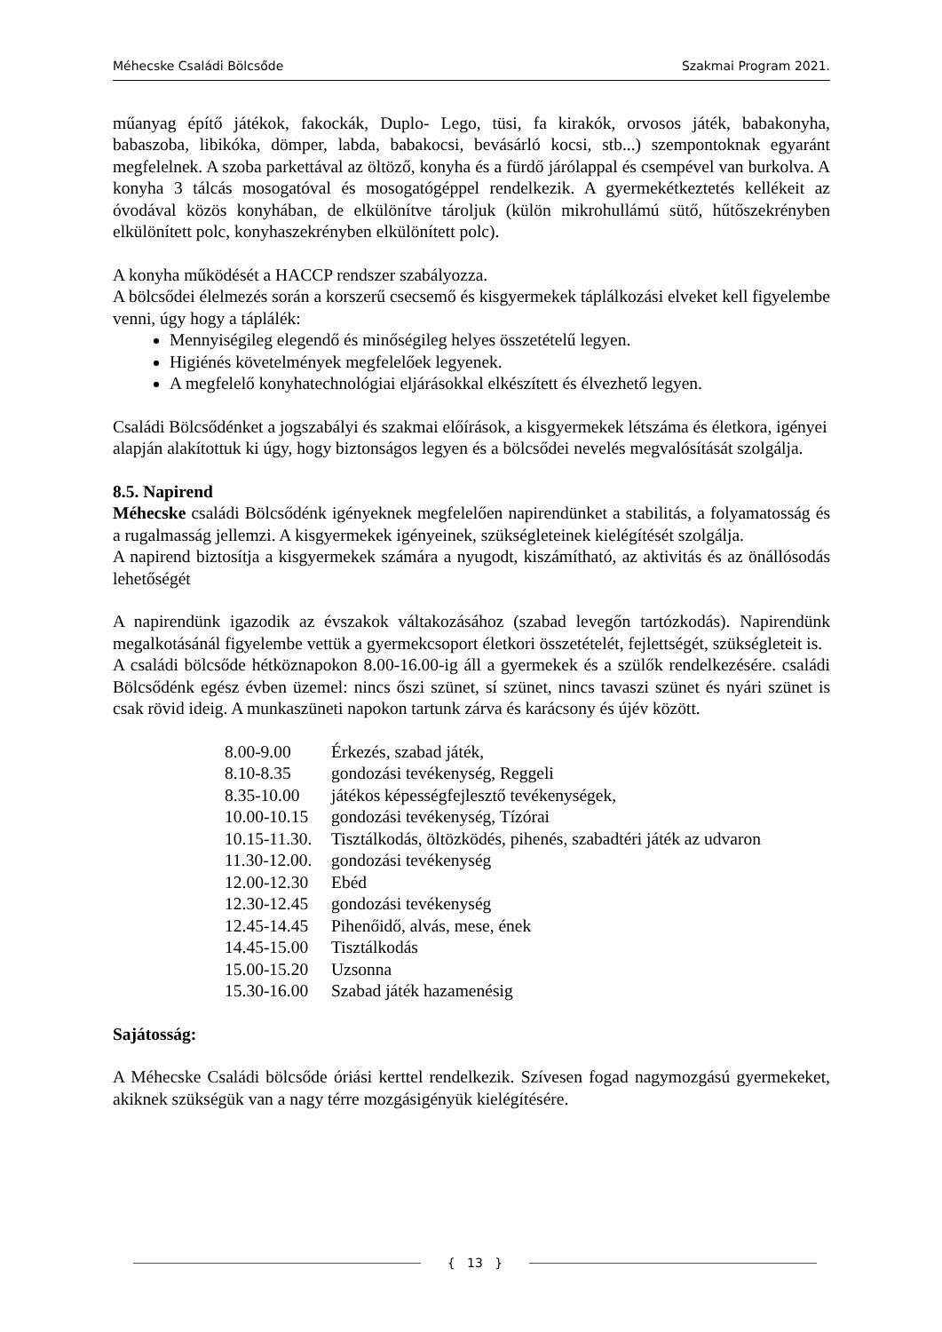Méhecske Családi Bölcsőde Szakmai Program 2021.
műanyag építő játékok, fakockák, Duplo- Lego, tüsi, fa kirakók, orvosos játék, babakonyha, babaszoba, libikóka, dömper, labda, babakocsi, bevásárló kocsi, stb...) szempontoknak egyaránt megfelelnek. A szoba parkettával az öltöző, konyha és a fürdő járólappal és csempével van burkolva. A konyha 3 tálcás mosogatóval és mosogatógéppel rendelkezik. A gyermekétkeztetés kellékeit az óvodával közös konyhában, de elkülönítve tároljuk (külön mikrohullámú sütő, hűtőszekrényben elkülönített polc, konyhaszekrényben elkülönített polc).
A konyha működését a HACCP rendszer szabályozza.
A bölcsődei élelmezés során a korszerű csecsemő és kisgyermekek táplálkozási elveket kell figyelembe venni, úgy hogy a táplálék:
Mennyiségileg elegendő és minőségileg helyes összetételű legyen.
Higiénés követelmények megfelelőek legyenek.
A megfelelő konyhatechnológiai eljárásokkal elkészített és élvezhető legyen.
Családi Bölcsődénket a jogszabályi és szakmai előírások, a kisgyermekek létszáma és életkora, igényei alapján alakítottuk ki úgy, hogy biztonságos legyen és a bölcsődei nevelés megvalósítását szolgálja.
8.5. Napirend
Méhecske családi Bölcsődénk igényeknek megfelelően napirendünket a stabilitás, a folyamatosság és a rugalmasság jellemzi. A kisgyermekek igényeinek, szükségleteinek kielégítését szolgálja.
A napirend biztosítja a kisgyermekek számára a nyugodt, kiszámítható, az aktivitás és az önállósodás lehetőségét
A napirendünk igazodik az évszakok váltakozásához (szabad levegőn tartózkodás). Napirendünk megalkotásánál figyelembe vettük a gyermekcsoport életkori összetételét, fejlettségét, szükségleteit is.
A családi bölcsőde hétköznapokon 8.00-16.00-ig áll a gyermekek és a szülők rendelkezésére. családi Bölcsődénk egész évben üzemel: nincs őszi szünet, sí szünet, nincs tavaszi szünet és nyári szünet is csak rövid ideig. A munkaszüneti napokon tartunk zárva és karácsony és újév között.
8.00-9.00 Érkezés, szabad játék,
8.10-8.35 gondozási tevékenység, Reggeli
8.35-10.00 játékos képességfejlesztő tevékenységek,
10.00-10.15 gondozási tevékenység, Tízórai
10.15-11.30. Tisztálkodás, öltözködés, pihenés, szabadtéri játék az udvaron
11.30-12.00. gondozási tevékenység
12.00-12.30 Ebéd
12.30-12.45 gondozási tevékenység
12.45-14.45 Pihenőidő, alvás, mese, ének
14.45-15.00 Tisztálkodás
15.00-15.20 Uzsonna
15.30-16.00 Szabad játék hazamenésig
Sajátosság:
A Méhecske Családi bölcsőde óriási kerttel rendelkezik. Szívesen fogad nagymozgású gyermekeket, akiknek szükségük van a nagy térre mozgásigényük kielégítésére.
{ 13 }